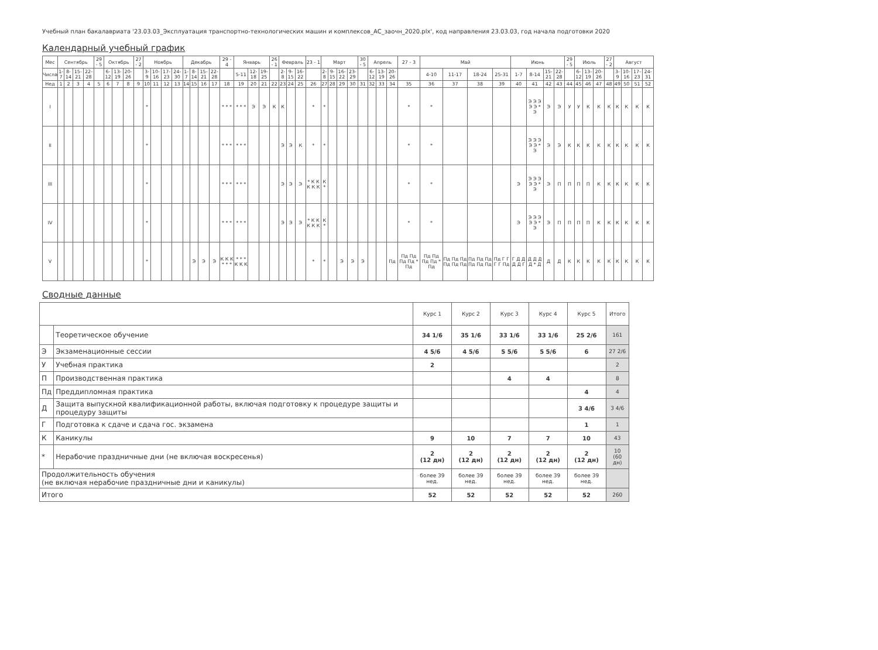Учебный план бакалавриата '23.03.03_Эксплуатация транспортно-технологических машин и комплексов_АС_заочн_2020.plx', код направления 23.03.03, год начала подготовки 2020
Календарный учебный график
| Мес | Сентябрь | | | | 29 - 5 | Октябрь | | | 27 - 2 | Ноябрь | | | | Декабрь | | | | 29 - 4 | Январь | | | 26 - 1 | Февраль | | | 23 - 1 | Март | | | | 30 - 5 | Апрель | | | 27 - 3 | Май | | | | Июнь | | | | 29 - 5 | Июль | | | 27 - 2 | Август | | | |
| --- | --- | --- | --- | --- | --- | --- | --- | --- | --- | --- | --- | --- | --- | --- | --- | --- | --- | --- | --- | --- | --- | --- | --- | --- | --- | --- | --- | --- | --- | --- | --- | --- | --- | --- | --- | --- | --- | --- | --- | --- | --- | --- | --- | --- | --- | --- | --- | --- | --- | --- | --- | --- |
| Числа | 1-7 | 8-14 | 15-21 | 22-28 | | 6-12 | 13-19 | 20-26 | | 3-9 | 10-16 | 17-23 | 24-30 | 1-7 | 8-14 | 15-21 | 22-28 | | 5-11 | 12-18 | 19-25 | | 2-8 | 9-15 | 16-22 | | 2-8 | 9-15 | 16-22 | 23-29 | | 6-12 | 13-19 | 20-26 | | 4-10 | 11-17 | 18-24 | 25-31 | 1-7 | 8-14 | 15-21 | 22-28 | | 6-12 | 13-19 | 20-26 | | 3-9 | 10-16 | 17-23 | 24-31 |
| Нед | 1 | 2 | 3 | 4 | 5 | 6 | 7 | 8 | 9 | 10 | 11 | 12 | 13 | 14 | 15 | 16 | 17 | 18 | 19 | 20 | 21 | 22 | 23 | 24 | 25 | 26 | 27 | 28 | 29 | 30 | 31 | 32 | 33 | 34 | 35 | 36 | 37 | 38 | 39 | 40 | 41 | 42 | 43 | 44 | 45 | 46 | 47 | 48 | 49 | 50 | 51 | 52 |
| I | | | | | | | | | | * | | | | | | | | * * * | * * * | Э | Э | К | К | | | * | * | | | | | | | | * | * | | | | | Э Э Э Э Э * Э | Э | Э | У | У | К | К | К | К | К | К | К |
| II | | | | | | | | | | * | | | | | | | | * * * | * * * | | | | Э | Э | К | * | * | | | | | | | | * | * | | | | | Э Э Э Э Э * Э | Э | Э | К | К | К | К | К | К | К | К | К |
| III | | | | | | | | | | * | | | | | | | | * * * | * * * | | | | Э | Э | Э | * К К К К К | К * | | | | | | | | * | * | | | | Э | Э Э Э Э Э * Э | Э | П | П | П | П | К | К | К | К | К | К |
| IV | | | | | | | | | | * | | | | | | | | * * * | * * * | | | | Э | Э | Э | * К К К К К | К * | | | | | | | | * | * | | | | Э | Э Э Э Э Э * Э | Э | П | П | П | П | К | К | К | К | К | К |
| V | | | | | | | | | | * | | | | | Э | Э | Э | К К К * * * | * * * К К К | | | | | | | * | * | | Э | Э | Э | | | Пд | Пд Пд Пд Пд * Пд | Пд Пд Пд Пд * Пд | Пд Пд Пд Пд Пд Пд | Пд Пд Пд Пд Пд Пд | Пд Г Г Г Г Пд | Г Д Д Д Д Г | Д Д Д Д * Д | Д | Д | К | К | К | К | К | К | К | К | К |
Сводные данные
| | | Курс 1 | Курс 2 | Курс 3 | Курс 4 | Курс 5 | Итого |
| | Теоретическое обучение | 34 1/6 | 35 1/6 | 33 1/6 | 33 1/6 | 25 2/6 | 161 |
| Э | Экзаменационные сессии | 4 5/6 | 4 5/6 | 5 5/6 | 5 5/6 | 6 | 27 2/6 |
| У | Учебная практика | 2 | | | | | 2 |
| П | Производственная практика | | | 4 | 4 | | 8 |
| Пд | Преддипломная практика | | | | | 4 | 4 |
| Д | Защита выпускной квалификационной работы, включая подготовку к процедуре защиты и процедуру защиты | | | | | 3 4/6 | 3 4/6 |
| Г | Подготовка к сдаче и сдача гос. экзамена | | | | | 1 | 1 |
| К | Каникулы | 9 | 10 | 7 | 7 | 10 | 43 |
| * | Нерабочие праздничные дни (не включая воскресенья) | 2 (12 дн) | 2 (12 дн) | 2 (12 дн) | 2 (12 дн) | 2 (12 дн) | 10 (60 дн) |
| Продолжительность обучения (не включая нерабочие праздничные дни и каникулы) | | более 39 нед. | более 39 нед. | более 39 нед. | более 39 нед. | более 39 нед. | |
| Итого | | 52 | 52 | 52 | 52 | 52 | 260 |